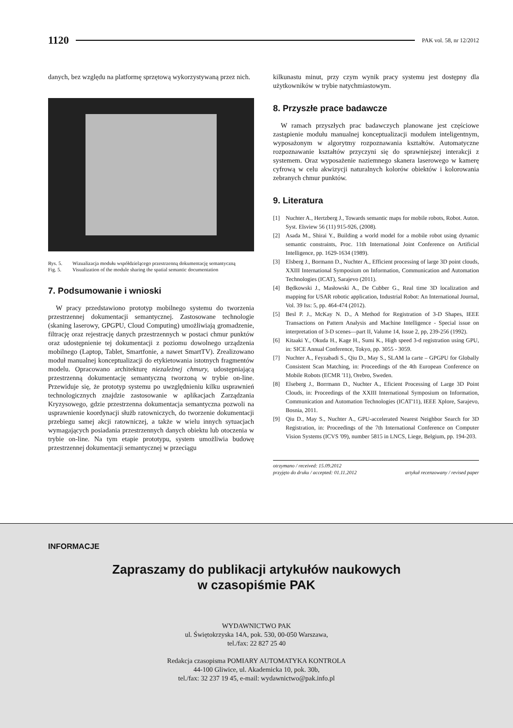1120
PAK vol. 58, nr 12/2012
danych, bez względu na platformę sprzętową wykorzystywaną przez nich.
Rys. 5. Wizualizacja modułu współdzielącego przestrzenną dokumentację semantyczną Fig. 5. Visualization of the module sharing the spatial semantic documentation
7. Podsumowanie i wnioski
W pracy przedstawiono prototyp mobilnego systemu do tworzenia przestrzennej dokumentacji semantycznej. Zastosowane technologie (skaning laserowy, GPGPU, Cloud Computing) umożliwiają gromadzenie, filtrację oraz rejestrację danych przestrzennych w postaci chmur punktów oraz udostępnienie tej dokumentacji z poziomu dowolnego urządzenia mobilnego (Laptop, Tablet, Smartfonie, a nawet SmartTV). Zrealizowano moduł manualnej konceptualizacji do etykietowania istotnych fragmentów modelu. Opracowano architekturę niezależnej chmury, udostępniającą przestrzenną dokumentację semantyczną tworzoną w trybie on-line. Przewiduje się, że prototyp systemu po uwzględnieniu kilku usprawnień technologicznych znajdzie zastosowanie w aplikacjach Zarządzania Kryzysowego, gdzie przestrzenna dokumentacja semantyczna pozwoli na usprawnienie koordynacji służb ratowniczych, do tworzenie dokumentacji przebiegu samej akcji ratowniczej, a także w wielu innych sytuacjach wymagających posiadania przestrzennych danych obiektu lub otoczenia w trybie on-line. Na tym etapie prototypu, system umożliwia budowę przestrzennej dokumentacji semantycznej w przeciągu
kilkunastu minut, przy czym wynik pracy systemu jest dostępny dla użytkowników w trybie natychmiastowym.
8. Przyszłe prace badawcze
W ramach przyszłych prac badawczych planowane jest częściowe zastąpienie modułu manualnej konceptualizacji modułem inteligentnym, wyposażonym w algorytmy rozpoznawania kształtów. Automatyczne rozpoznawanie kształtów przyczyni się do sprawniejszej interakcji z systemem. Oraz wyposażenie naziemnego skanera laserowego w kamerę cyfrową w celu akwizycji naturalnych kolorów obiektów i kolorowania zebranych chmur punktów.
9. Literatura
[1] Nuchter A., Hertzberg J., Towards semantic maps for mobile robots, Robot. Auton. Syst. Elsview 56 (11) 915-926, (2008).
[2] Asada M., Shirai Y., Building a world model for a mobile robot using dynamic semantic constraints, Proc. 11th International Joint Conference on Artificial Intelligence, pp. 1629-1634 (1989).
[3] Elsberg J., Bormann D., Nuchter A., Efficient processing of large 3D point clouds, XXIII International Symposium on Information, Communication and Automation Technologies (ICAT), Sarajevo (2011).
[4] Będkowski J., Masłowski A., De Cubber G., Real time 3D localization and mapping for USAR robotic application, Industrial Robot: An International Journal, Vol. 39 Iss: 5, pp. 464-474 (2012).
[5] Besl P. J., McKay N. D., A Method for Registration of 3-D Shapes, IEEE Transactions on Pattern Analysis and Machine Intelligence - Special issue on interpretation of 3-D scenes—part II, Valume 14, Issue 2, pp, 239-256 (1992).
[6] Kitaaki Y., Okuda H., Kage H., Sumi K., High speed 3-d registration using GPU, in: SICE Annual Conference, Tokyo, pp. 3055 - 3059.
[7] Nuchter A., Feyzabadi S., Qiu D., May S., SLAM la carte – GPGPU for Globally Consistent Scan Matching, in: Proceedings of the 4th European Conference on Mobile Robots (ECMR '11), Orebro, Sweden.
[8] Elseberg J., Borrmann D., Nuchter A., Eficient Processing of Large 3D Point Clouds, in: Proceedings of the XXIII International Symposium on Information, Communication and Automation Technologies (ICAT'11), IEEE Xplore, Sarajevo, Bosnia, 2011.
[9] Qiu D., May S., Nuchter A., GPU-accelerated Nearest Neighbor Search for 3D Registration, in: Proceedings of the 7th International Conference on Computer Vision Systems (ICVS '09), number 5815 in LNCS, Liege, Belgium, pp. 194-203.
otrzymano / received: 15.09.2012
przyjęto do druku / accepted: 01.11.2012 artykuł recenzowany / revised paper
INFORMACJE
Zapraszamy do publikacji artykułów naukowych
w czasopiśmie PAK
WYDAWNICTWO PAK
ul. Świętokrzyska 14A, pok. 530, 00-050 Warszawa,
tel./fax: 22 827 25 40
Redakcja czasopisma POMIARY AUTOMATYKA KONTROLA
44-100 Gliwice, ul. Akademicka 10, pok. 30b,
tel./fax: 32 237 19 45, e-mail: wydawnictwo@pak.info.pl